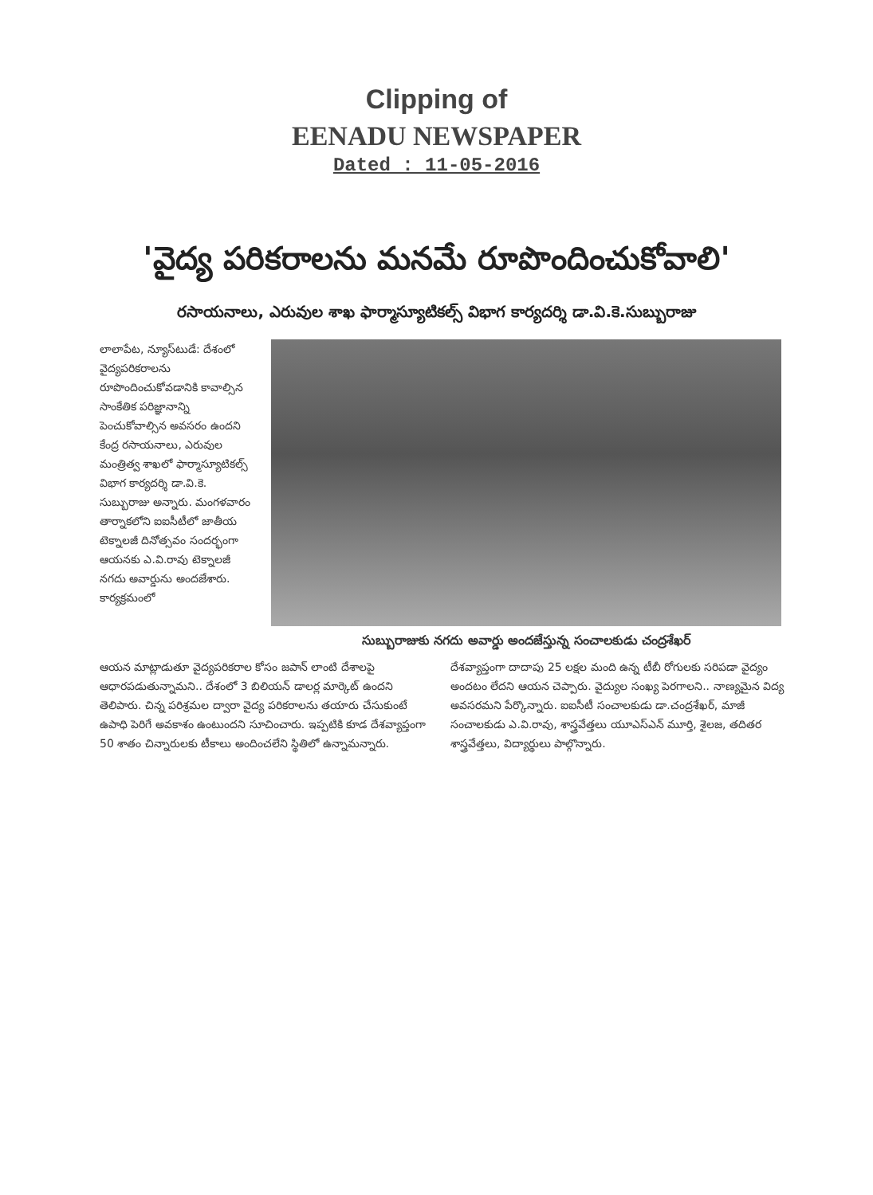Clipping of
EENADU NEWSPAPER
Dated : 11-05-2016
'వైద్య పరికరాలను మనమే రూపొందించుకోవాలి'
రసాయనాలు, ఎరువుల శాఖ ఫార్మాస్యూటికల్స్ విభాగ కార్యదర్శి డా.వి.కె.సుబ్బురాజు
లాలాపేట, న్యూస్‌టుడే: దేశంలో వైద్యపరికరాలను రూపొందించుకోవడానికి కావాల్సిన సాంకేతిక పరిజ్ఞానాన్ని పెంచుకోవాల్సిన అవసరం ఉందని కేంద్ర రసాయనాలు, ఎరువుల మంత్రిత్వ శాఖలో ఫార్మాస్యూటికల్స్ విభాగ కార్యదర్శి డా.వి.కె. సుబ్బురాజు అన్నారు. మంగళవారం తార్నాకలోని ఐఐసీటీలో జాతీయ టెక్నాలజీ దినోత్సవం సందర్భంగా ఆయనకు ఎ.వి.రావు టెక్నాలజీ నగదు అవార్డును అందజేశారు. కార్యక్రమంలో
సుబ్బురాజుకు నగదు అవార్డు అందజేస్తున్న సంచాలకుడు చంద్రశేఖర్
ఆయన మాట్లాడుతూ వైద్యపరికరాల కోసం జపాన్ లాంటి దేశాలపై ఆధారపడుతున్నామని.. దేశంలో 3 బిలియన్ డాలర్ల మార్కెట్ ఉందని తెలిపారు. చిన్న పరిశ్రమల ద్వారా వైద్య పరికరాలను తయారు చేసుకుంటే ఉపాధి పెరిగే అవకాశం ఉంటుందని సూచించారు. ఇప్పటికి కూడ దేశవ్యాప్తంగా 50 శాతం చిన్నారులకు టీకాలు అందించలేని స్థితిలో ఉన్నామన్నారు. దేశవ్యాప్తంగా దాదాపు 25 లక్షల మంది ఉన్న టీబీ రోగులకు సరిపడా వైద్యం అందటం లేదని ఆయన చెప్పారు. వైద్యుల సంఖ్య పెరగాలని.. నాణ్యమైన విద్య అవసరమని పేర్కొన్నారు. ఐఐసీటీ సంచాలకుడు డా.చంద్రశేఖర్, మాజీ సంచాలకుడు ఎ.వి.రావు, శాస్త్రవేత్తలు యూఎస్ఎన్ మూర్తి, శైలజ, తదితర శాస్త్రవేత్తలు, విద్యార్థులు పాల్గొన్నారు.